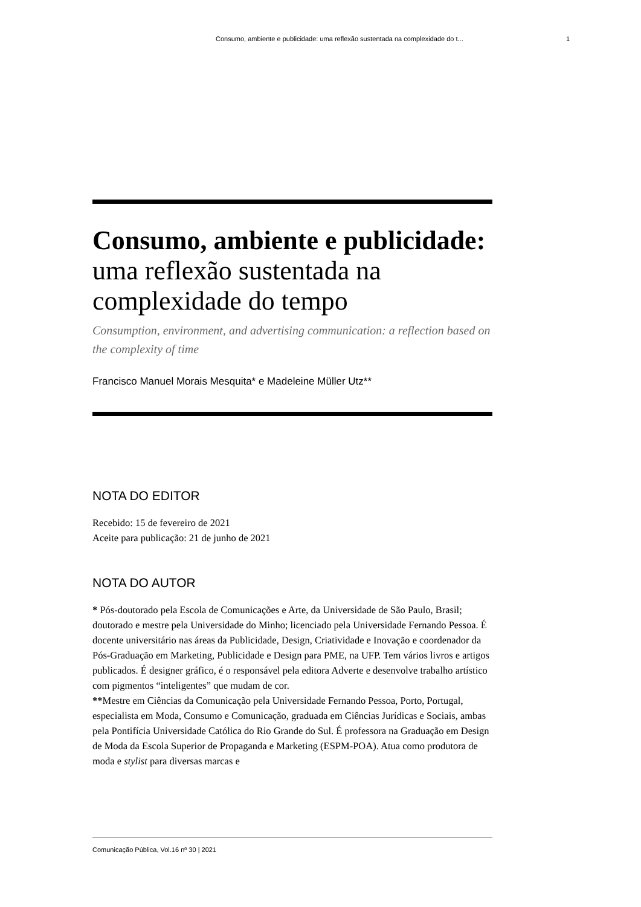Consumo, ambiente e publicidade: uma reflexão sustentada na complexidade do t... 1
Consumo, ambiente e publicidade: uma reflexão sustentada na complexidade do tempo
Consumption, environment, and advertising communication: a reflection based on the complexity of time
Francisco Manuel Morais Mesquita* e Madeleine Müller Utz**
NOTA DO EDITOR
Recebido: 15 de fevereiro de 2021
Aceite para publicação: 21 de junho de 2021
NOTA DO AUTOR
* Pós-doutorado pela Escola de Comunicações e Arte, da Universidade de São Paulo, Brasil; doutorado e mestre pela Universidade do Minho; licenciado pela Universidade Fernando Pessoa. É docente universitário nas áreas da Publicidade, Design, Criatividade e Inovação e coordenador da Pós-Graduação em Marketing, Publicidade e Design para PME, na UFP. Tem vários livros e artigos publicados. É designer gráfico, é o responsável pela editora Adverte e desenvolve trabalho artístico com pigmentos “inteligentes” que mudam de cor.
**Mestre em Ciências da Comunicação pela Universidade Fernando Pessoa, Porto, Portugal, especialista em Moda, Consumo e Comunicação, graduada em Ciências Jurídicas e Sociais, ambas pela Pontifícia Universidade Católica do Rio Grande do Sul. É professora na Graduação em Design de Moda da Escola Superior de Propaganda e Marketing (ESPM-POA). Atua como produtora de moda e stylist para diversas marcas e
Comunicação Pública, Vol.16 nº 30 | 2021